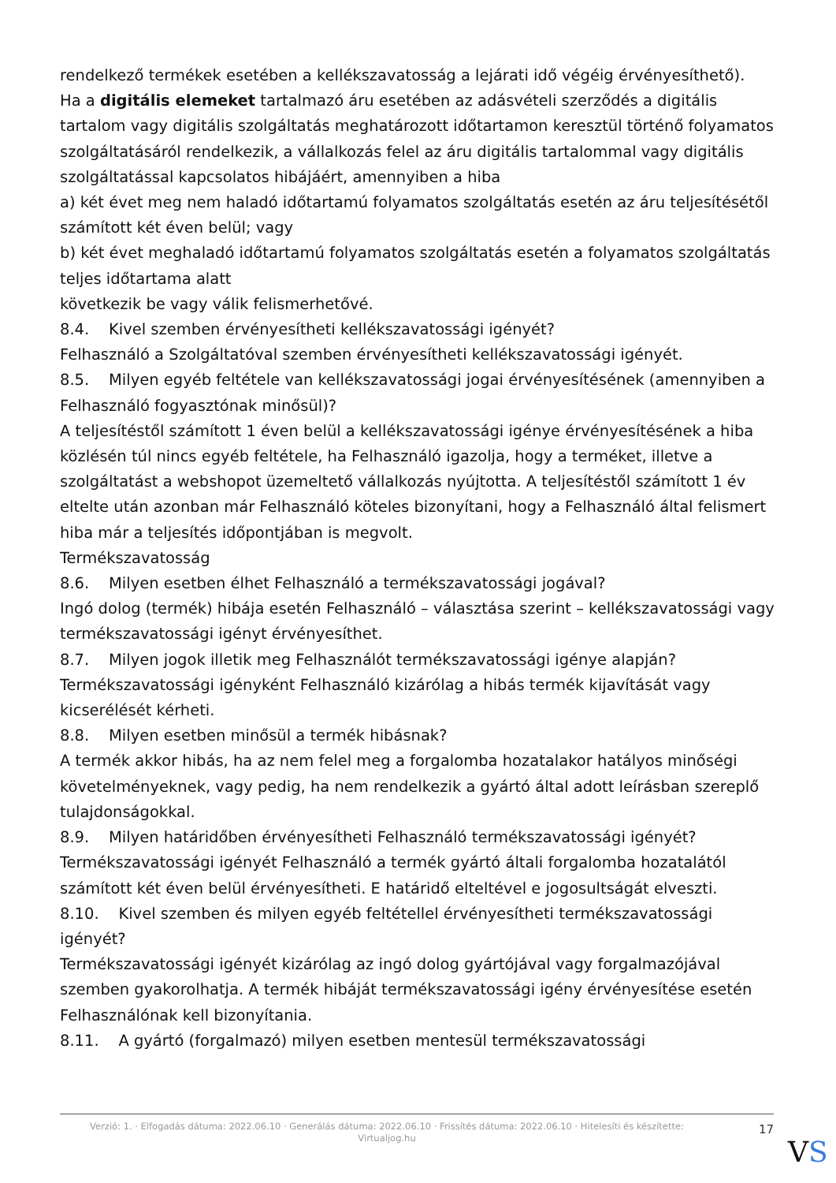rendelkező termékek esetében a kellékszavatosság a lejárati idő végéig érvényesíthető).
Ha a digitális elemeket tartalmazó áru esetében az adásvételi szerződés a digitális tartalom vagy digitális szolgáltatás meghatározott időtartamon keresztül történő folyamatos szolgáltatásáról rendelkezik, a vállalkozás felel az áru digitális tartalommal vagy digitális szolgáltatással kapcsolatos hibájáért, amennyiben a hiba
a) két évet meg nem haladó időtartamú folyamatos szolgáltatás esetén az áru teljesítésétől számított két éven belül; vagy
b) két évet meghaladó időtartamú folyamatos szolgáltatás esetén a folyamatos szolgáltatás teljes időtartama alatt
következik be vagy válik felismerhetővé.
8.4. Kivel szemben érvényesítheti kellékszavatossági igényét?
Felhasználó a Szolgáltatóval szemben érvényesítheti kellékszavatossági igényét.
8.5. Milyen egyéb feltétele van kellékszavatossági jogai érvényesítésének (amennyiben a Felhasználó fogyasztónak minősül)?
A teljesítéstől számított 1 éven belül a kellékszavatossági igénye érvényesítésének a hiba közlésén túl nincs egyéb feltétele, ha Felhasználó igazolja, hogy a terméket, illetve a szolgáltatást a webshopot üzemeltető vállalkozás nyújtotta. A teljesítéstől számított 1 év eltelte után azonban már Felhasználó köteles bizonyítani, hogy a Felhasználó által felismert hiba már a teljesítés időpontjában is megvolt.
Termékszavatosság
8.6. Milyen esetben élhet Felhasználó a termékszavatossági jogával?
Ingó dolog (termék) hibája esetén Felhasználó – választása szerint – kellékszavatossági vagy termékszavatossági igényt érvényesíthet.
8.7. Milyen jogok illetik meg Felhasználót termékszavatossági igénye alapján?
Termékszavatossági igényként Felhasználó kizárólag a hibás termék kijavítását vagy kicserélését kérheti.
8.8. Milyen esetben minősül a termék hibásnak?
A termék akkor hibás, ha az nem felel meg a forgalomba hozatalakor hatályos minőségi követelményeknek, vagy pedig, ha nem rendelkezik a gyártó által adott leírásban szereplő tulajdonságokkal.
8.9. Milyen határidőben érvényesítheti Felhasználó termékszavatossági igényét?
Termékszavatossági igényét Felhasználó a termék gyártó általi forgalomba hozatalától számított két éven belül érvényesítheti. E határidő elteltével e jogosultságát elveszti.
8.10. Kivel szemben és milyen egyéb feltétellel érvényesítheti termékszavatossági igényét?
Termékszavatossági igényét kizárólag az ingó dolog gyártójával vagy forgalmazójával szemben gyakorolhatja. A termék hibáját termékszavatossági igény érvényesítése esetén Felhasználónak kell bizonyítania.
8.11. A gyártó (forgalmazó) milyen esetben mentesül termékszavatossági
Verzió: 1. · Elfogadás dátuma: 2022.06.10 · Generálás dátuma: 2022.06.10 · Frissítés dátuma: 2022.06.10 · Hitelesíti és készítette: Virtualjog.hu
17
VS